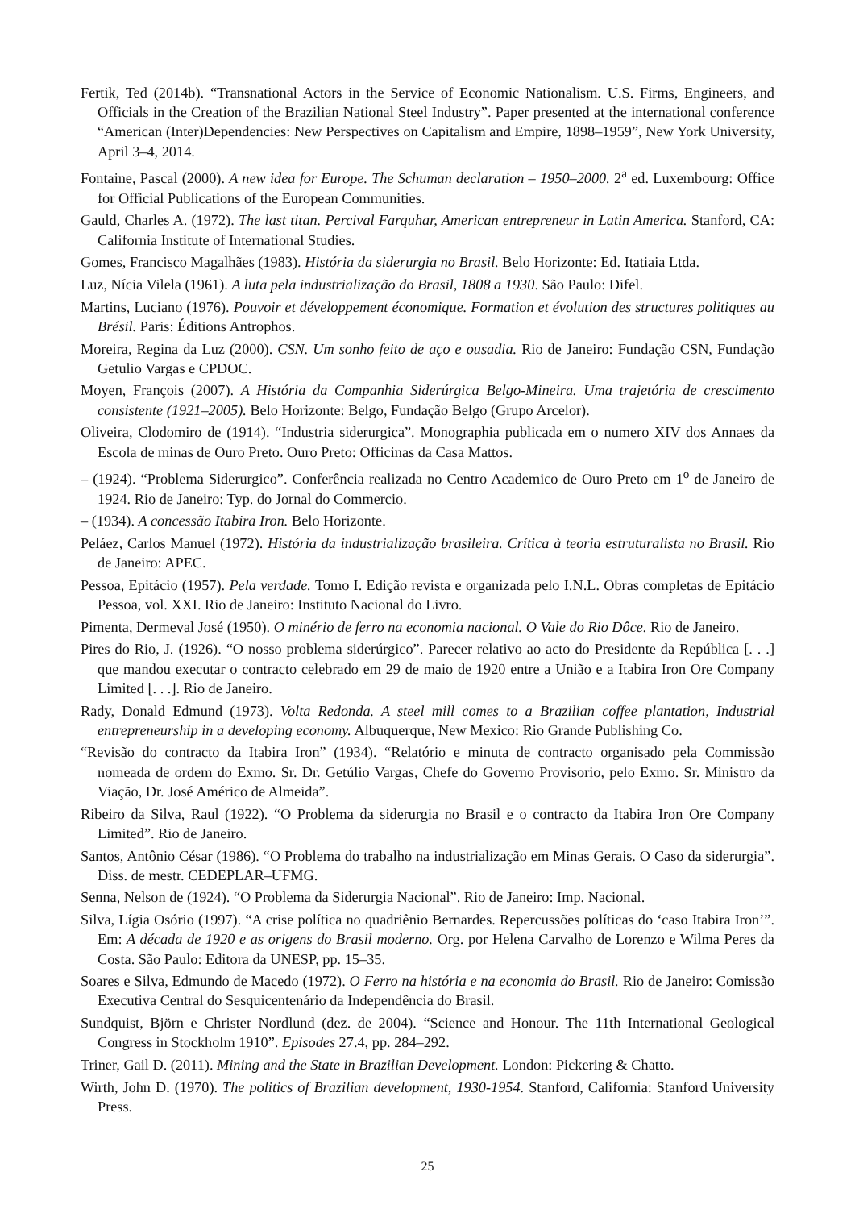Fertik, Ted (2014b). “Transnational Actors in the Service of Economic Nationalism. U.S. Firms, Engineers, and Officials in the Creation of the Brazilian National Steel Industry”. Paper presented at the international conference “American (Inter)Dependencies: New Perspectives on Capitalism and Empire, 1898–1959”, New York University, April 3–4, 2014.
Fontaine, Pascal (2000). A new idea for Europe. The Schuman declaration – 1950–2000. 2<sup>a</sup> ed. Luxembourg: Office for Official Publications of the European Communities.
Gauld, Charles A. (1972). The last titan. Percival Farquhar, American entrepreneur in Latin America. Stanford, CA: California Institute of International Studies.
Gomes, Francisco Magalhães (1983). História da siderurgia no Brasil. Belo Horizonte: Ed. Itatiaia Ltda.
Luz, Nícia Vilela (1961). A luta pela industrialização do Brasil, 1808 a 1930. São Paulo: Difel.
Martins, Luciano (1976). Pouvoir et développement économique. Formation et évolution des structures politiques au Brésil. Paris: Éditions Antrophos.
Moreira, Regina da Luz (2000). CSN. Um sonho feito de aço e ousadia. Rio de Janeiro: Fundação CSN, Fundação Getulio Vargas e CPDOC.
Moyen, François (2007). A História da Companhia Siderúrgica Belgo-Mineira. Uma trajetória de crescimento consistente (1921–2005). Belo Horizonte: Belgo, Fundação Belgo (Grupo Arcelor).
Oliveira, Clodomiro de (1914). “Industria siderurgica”. Monographia publicada em o numero XIV dos Annaes da Escola de minas de Ouro Preto. Ouro Preto: Officinas da Casa Mattos.
– (1924). “Problema Siderurgico”. Conferência realizada no Centro Academico de Ouro Preto em 1<sup>o</sup> de Janeiro de 1924. Rio de Janeiro: Typ. do Jornal do Commercio.
– (1934). A concessão Itabira Iron. Belo Horizonte.
Peláez, Carlos Manuel (1972). História da industrialização brasileira. Crítica à teoria estruturalista no Brasil. Rio de Janeiro: APEC.
Pessoa, Epitácio (1957). Pela verdade. Tomo I. Edição revista e organizada pelo I.N.L. Obras completas de Epitácio Pessoa, vol. XXI. Rio de Janeiro: Instituto Nacional do Livro.
Pimenta, Dermeval José (1950). O minério de ferro na economia nacional. O Vale do Rio Dôce. Rio de Janeiro.
Pires do Rio, J. (1926). “O nosso problema siderúrgico”. Parecer relativo ao acto do Presidente da República [. . .] que mandou executar o contracto celebrado em 29 de maio de 1920 entre a União e a Itabira Iron Ore Company Limited [. . .]. Rio de Janeiro.
Rady, Donald Edmund (1973). Volta Redonda. A steel mill comes to a Brazilian coffee plantation, Industrial entrepreneurship in a developing economy. Albuquerque, New Mexico: Rio Grande Publishing Co.
“Revisão do contracto da Itabira Iron” (1934). “Relatório e minuta de contracto organisado pela Commissão nomeada de ordem do Exmo. Sr. Dr. Getúlio Vargas, Chefe do Governo Provisorio, pelo Exmo. Sr. Ministro da Viação, Dr. José Américo de Almeida”.
Ribeiro da Silva, Raul (1922). “O Problema da siderurgia no Brasil e o contracto da Itabira Iron Ore Company Limited”. Rio de Janeiro.
Santos, Antônio César (1986). “O Problema do trabalho na industrialização em Minas Gerais. O Caso da siderurgia”. Diss. de mestr. CEDEPLAR–UFMG.
Senna, Nelson de (1924). “O Problema da Siderurgia Nacional”. Rio de Janeiro: Imp. Nacional.
Silva, Lígia Osório (1997). “A crise política no quadriênio Bernardes. Repercussões políticas do ‘caso Itabira Iron’”. Em: A década de 1920 e as origens do Brasil moderno. Org. por Helena Carvalho de Lorenzo e Wilma Peres da Costa. São Paulo: Editora da UNESP, pp. 15–35.
Soares e Silva, Edmundo de Macedo (1972). O Ferro na história e na economia do Brasil. Rio de Janeiro: Comissão Executiva Central do Sesquicentenário da Independência do Brasil.
Sundquist, Björn e Christer Nordlund (dez. de 2004). “Science and Honour. The 11th International Geological Congress in Stockholm 1910”. Episodes 27.4, pp. 284–292.
Triner, Gail D. (2011). Mining and the State in Brazilian Development. London: Pickering & Chatto.
Wirth, John D. (1970). The politics of Brazilian development, 1930-1954. Stanford, California: Stanford University Press.
25